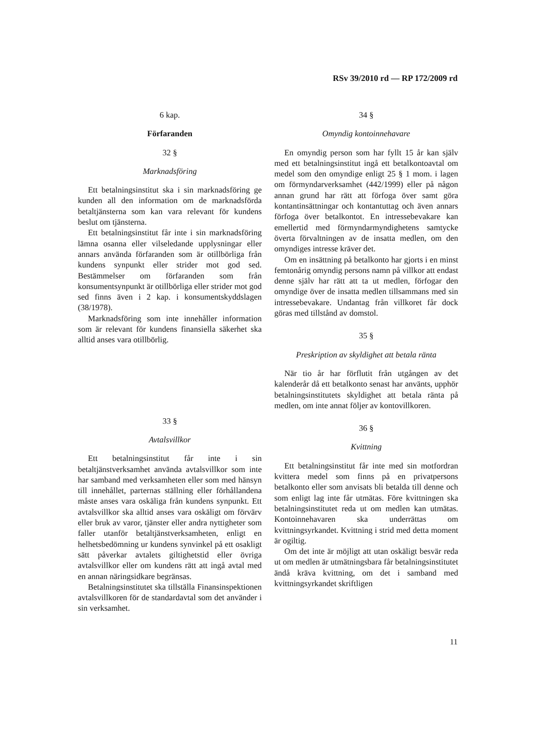RSv 39/2010 rd — RP 172/2009 rd
6 kap.
Förfaranden
32 §
Marknadsföring
Ett betalningsinstitut ska i sin marknadsföring ge kunden all den information om de marknadsförda betaltjänsterna som kan vara relevant för kundens beslut om tjänsterna.
Ett betalningsinstitut får inte i sin marknadsföring lämna osanna eller vilseledande upplysningar eller annars använda förfaranden som är otillbörliga från kundens synpunkt eller strider mot god sed. Bestämmelser om förfaranden som från konsumentsynpunkt är otillbörliga eller strider mot god sed finns även i 2 kap. i konsumentskyddslagen (38/1978).
Marknadsföring som inte innehåller information som är relevant för kundens finansiella säkerhet ska alltid anses vara otillbörlig.
33 §
Avtalsvillkor
Ett betalningsinstitut får inte i sin betaltjänstverksamhet använda avtalsvillkor som inte har samband med verksamheten eller som med hänsyn till innehållet, parternas ställning eller förhållandena måste anses vara oskäliga från kundens synpunkt. Ett avtalsvillkor ska alltid anses vara oskäligt om förvärv eller bruk av varor, tjänster eller andra nyttigheter som faller utanför betaltjänstverksamheten, enligt en helhetsbedömning ur kundens synvinkel på ett osakligt sätt påverkar avtalets giltighetstid eller övriga avtalsvillkor eller om kundens rätt att ingå avtal med en annan näringsidkare begränsas.
Betalningsinstitutet ska tillställa Finansinspektionen avtalsvillkoren för de standardavtal som det använder i sin verksamhet.
34 §
Omyndig kontoinnehavare
En omyndig person som har fyllt 15 år kan själv med ett betalningsinstitut ingå ett betalkontoavtal om medel som den omyndige enligt 25 § 1 mom. i lagen om förmyndarverksamhet (442/1999) eller på någon annan grund har rätt att förfoga över samt göra kontantinsättningar och kontantuttag och även annars förfoga över betalkontot. En intressebevakare kan emellertid med förmyndarmyndighetens samtycke överta förvaltningen av de insatta medlen, om den omyndiges intresse kräver det.
Om en insättning på betalkonto har gjorts i en minst femtonårig omyndig persons namn på villkor att endast denne själv har rätt att ta ut medlen, förfogar den omyndige över de insatta medlen tillsammans med sin intressebevakare. Undantag från villkoret får dock göras med tillstånd av domstol.
35 §
Preskription av skyldighet att betala ränta
När tio år har förflutit från utgången av det kalenderår då ett betalkonto senast har använts, upphör betalningsinstitutets skyldighet att betala ränta på medlen, om inte annat följer av kontovillkoren.
36 §
Kvittning
Ett betalningsinstitut får inte med sin motfordran kvittera medel som finns på en privatpersons betalkonto eller som anvisats bli betalda till denne och som enligt lag inte får utmätas. Före kvittningen ska betalningsinstitutet reda ut om medlen kan utmätas. Kontoinnehavaren ska underrättas om kvittningsyrkandet. Kvittning i strid med detta moment är ogiltig.
Om det inte är möjligt att utan oskäligt besvär reda ut om medlen är utmätningsbara får betalningsinstitutet ändå kräva kvittning, om det i samband med kvittningsyrkandet skriftligen
11